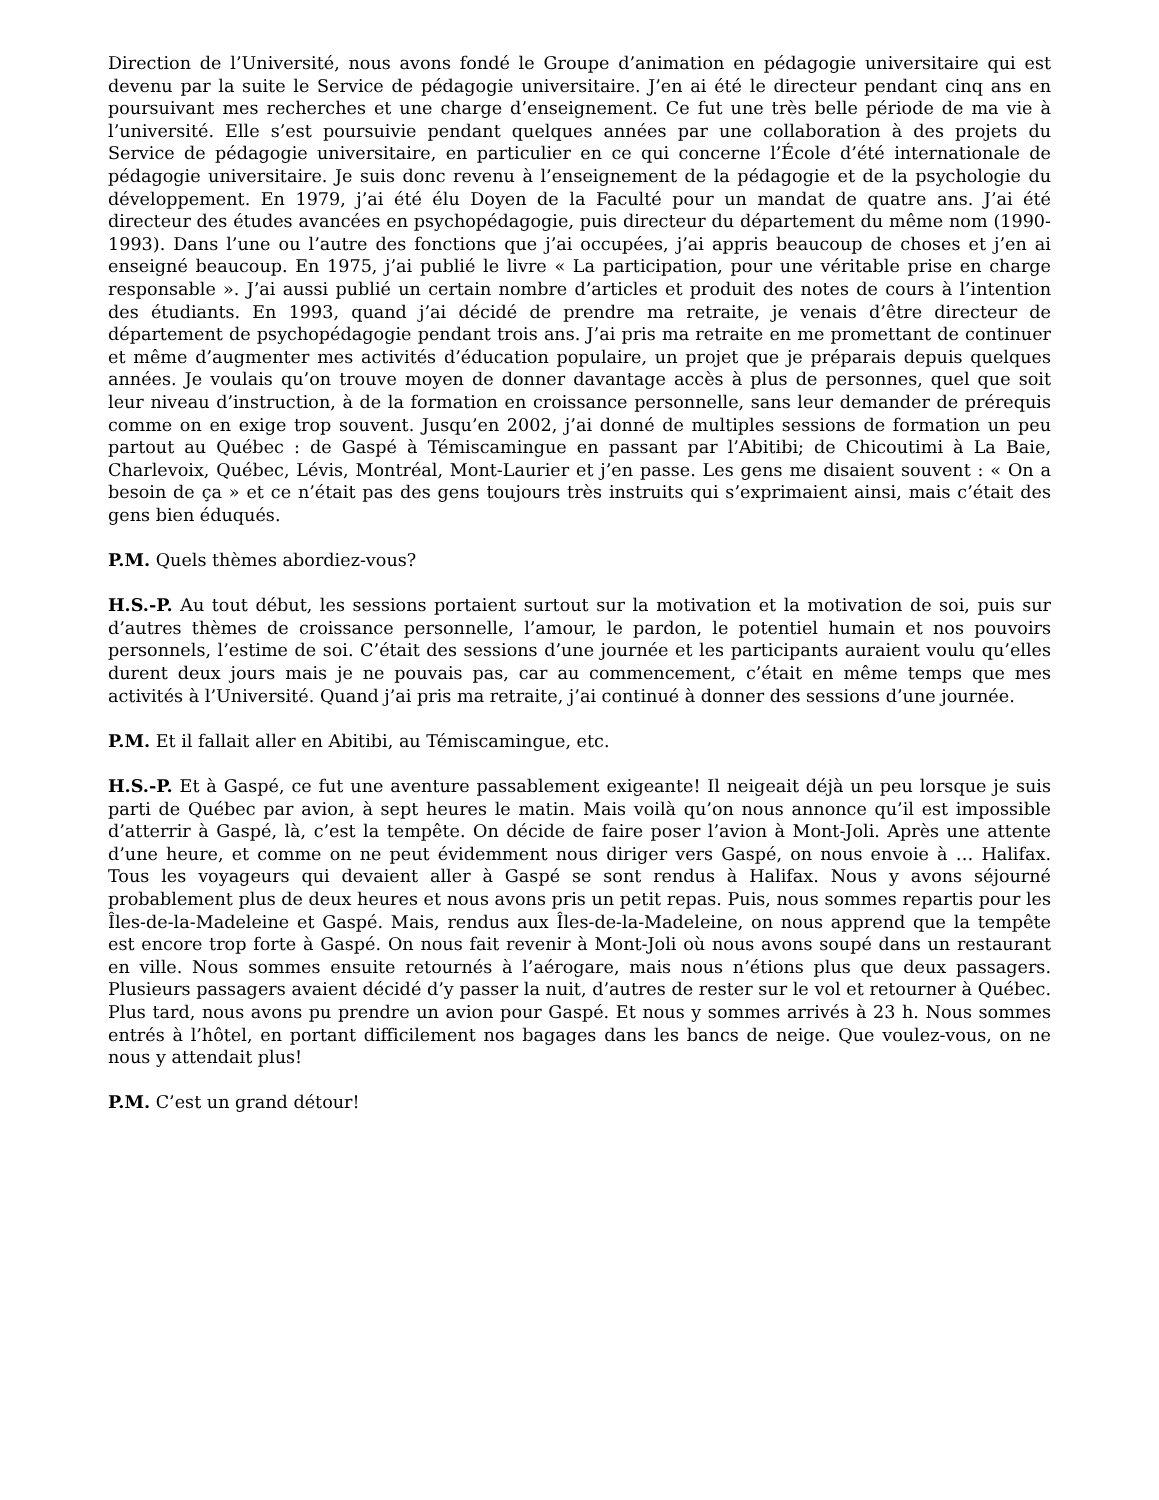Direction de l’Université, nous avons fondé le Groupe d’animation en pédagogie universitaire qui est devenu par la suite le Service de pédagogie universitaire. J’en ai été le directeur pendant cinq ans en poursuivant mes recherches et une charge d’enseignement. Ce fut une très belle période de ma vie à l’université. Elle s’est poursuivie pendant quelques années par une collaboration à des projets du Service de pédagogie universitaire, en particulier en ce qui concerne l’École d’été internationale de pédagogie universitaire. Je suis donc revenu à l’enseignement de la pédagogie et de la psychologie du développement. En 1979, j’ai été élu Doyen de la Faculté pour un mandat de quatre ans. J’ai été directeur des études avancées en psychopédagogie, puis directeur du département du même nom (1990-1993). Dans l’une ou l’autre des fonctions que j’ai occupées, j’ai appris beaucoup de choses et j’en ai enseigné beaucoup. En 1975, j’ai publié le livre « La participation, pour une véritable prise en charge responsable ». J’ai aussi publié un certain nombre d’articles et produit des notes de cours à l’intention des étudiants. En 1993, quand j’ai décidé de prendre ma retraite, je venais d’être directeur de département de psychopédagogie pendant trois ans. J’ai pris ma retraite en me promettant de continuer et même d’augmenter mes activités d’éducation populaire, un projet que je préparais depuis quelques années. Je voulais qu’on trouve moyen de donner davantage accès à plus de personnes, quel que soit leur niveau d’instruction, à de la formation en croissance personnelle, sans leur demander de prérequis comme on en exige trop souvent. Jusqu’en 2002, j’ai donné de multiples sessions de formation un peu partout au Québec : de Gaspé à Témiscamingue en passant par l’Abitibi; de Chicoutimi à La Baie, Charlevoix, Québec, Lévis, Montréal, Mont-Laurier et j’en passe. Les gens me disaient souvent : « On a besoin de ça » et ce n’était pas des gens toujours très instruits qui s’exprimaient ainsi, mais c’était des gens bien éduqués.
P.M. Quels thèmes abordiez-vous?
H.S.-P. Au tout début, les sessions portaient surtout sur la motivation et la motivation de soi, puis sur d’autres thèmes de croissance personnelle, l’amour, le pardon, le potentiel humain et nos pouvoirs personnels, l’estime de soi. C’était des sessions d’une journée et les participants auraient voulu qu’elles durent deux jours mais je ne pouvais pas, car au commencement, c’était en même temps que mes activités à l’Université. Quand j’ai pris ma retraite, j’ai continué à donner des sessions d’une journée.
P.M. Et il fallait aller en Abitibi, au Témiscamingue, etc.
H.S.-P. Et à Gaspé, ce fut une aventure passablement exigeante! Il neigeait déjà un peu lorsque je suis parti de Québec par avion, à sept heures le matin. Mais voilà qu’on nous annonce qu’il est impossible d’atterrir à Gaspé, là, c’est la tempête. On décide de faire poser l’avion à Mont-Joli. Après une attente d’une heure, et comme on ne peut évidemment nous diriger vers Gaspé, on nous envoie à … Halifax. Tous les voyageurs qui devaient aller à Gaspé se sont rendus à Halifax. Nous y avons séjourné probablement plus de deux heures et nous avons pris un petit repas. Puis, nous sommes repartis pour les Îles-de-la-Madeleine et Gaspé. Mais, rendus aux Îles-de-la-Madeleine, on nous apprend que la tempête est encore trop forte à Gaspé. On nous fait revenir à Mont-Joli où nous avons soupé dans un restaurant en ville. Nous sommes ensuite retournés à l’aérogare, mais nous n’étions plus que deux passagers. Plusieurs passagers avaient décidé d’y passer la nuit, d’autres de rester sur le vol et retourner à Québec. Plus tard, nous avons pu prendre un avion pour Gaspé. Et nous y sommes arrivés à 23 h. Nous sommes entrés à l’hôtel, en portant difficilement nos bagages dans les bancs de neige. Que voulez-vous, on ne nous y attendait plus!
P.M. C’est un grand détour!